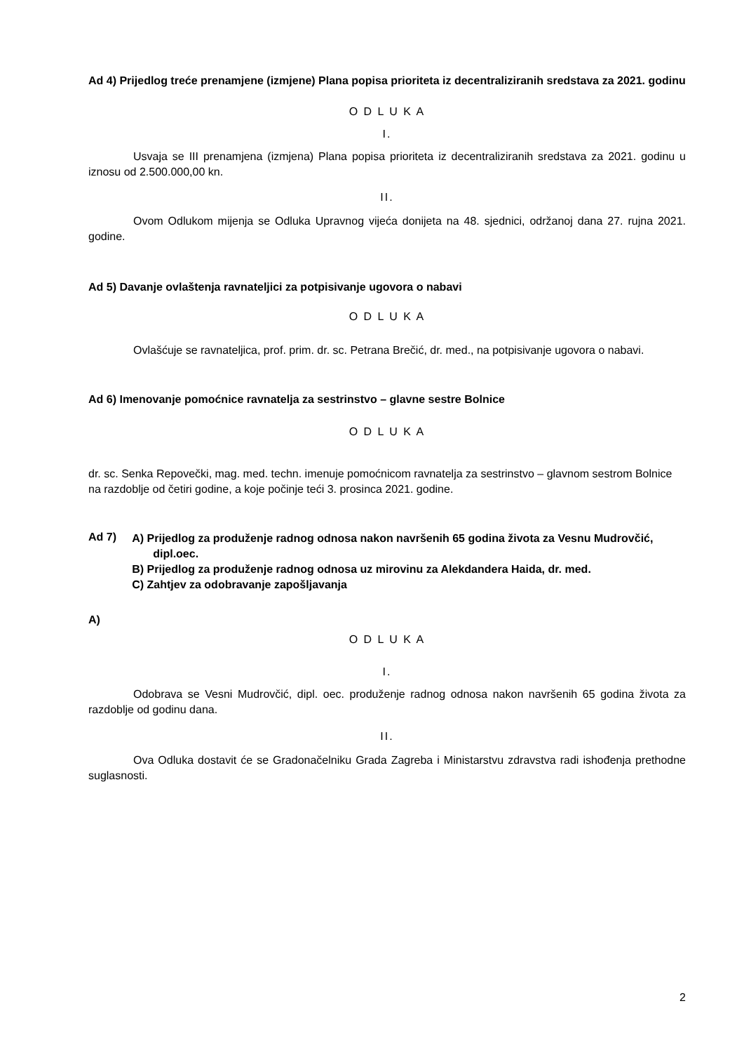Ad 4) Prijedlog treće prenamjene (izmjene) Plana popisa prioriteta iz decentraliziranih sredstava za 2021. godinu
O D L U K A
I.
Usvaja se III prenamjena (izmjena) Plana popisa prioriteta iz decentraliziranih sredstava za 2021. godinu u iznosu od 2.500.000,00 kn.
II.
Ovom Odlukom mijenja se Odluka Upravnog vijeća donijeta na 48. sjednici, održanoj dana 27. rujna 2021. godine.
Ad 5) Davanje ovlaštenja ravnateljici za potpisivanje ugovora o nabavi
O D L U K A
Ovlašćuje se ravnateljica, prof. prim. dr. sc. Petrana Brečić, dr. med., na potpisivanje ugovora o nabavi.
Ad 6) Imenovanje pomoćnice ravnatelja za sestrinstvo – glavne sestre Bolnice
O D L U K A
dr. sc. Senka Repovečki, mag. med. techn. imenuje pomoćnicom ravnatelja za sestrinstvo – glavnom sestrom Bolnice na razdoblje od četiri godine, a koje počinje teći 3. prosinca 2021. godine.
Ad 7)
A) Prijedlog za produženje radnog odnosa nakon navršenih 65 godina života za Vesnu Mudrovčić, dipl.oec.
B) Prijedlog za produženje radnog odnosa uz mirovinu za Alekdandera Haida, dr. med.
C) Zahtjev za odobravanje zapošljavanja
A)
O D L U K A
I.
Odobrava se Vesni Mudrovčić, dipl. oec. produženje radnog odnosa nakon navršenih 65 godina života za razdoblje od godinu dana.
II.
Ova Odluka dostavit će se Gradonačelniku Grada Zagreba i Ministarstvu zdravstva radi ishođenja prethodne suglasnosti.
2